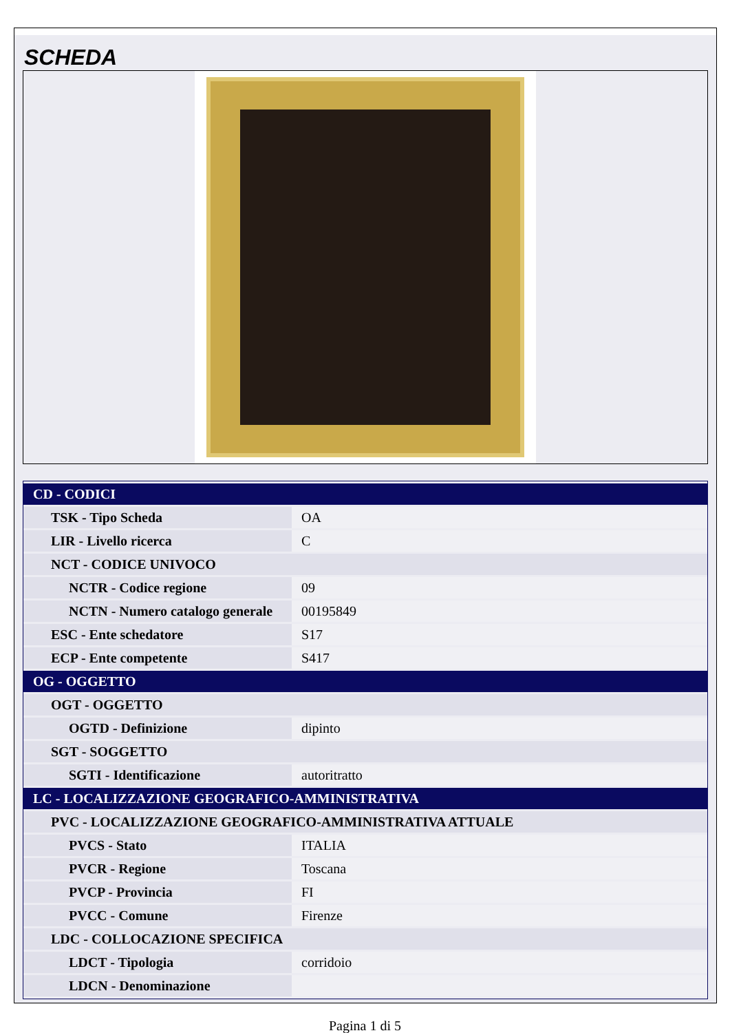SCHEDA
| CD - CODICI | |
| TSK - Tipo Scheda | OA |
| LIR - Livello ricerca | C |
| NCT - CODICE UNIVOCO | |
| NCTR - Codice regione | 09 |
| NCTN - Numero catalogo generale | 00195849 |
| ESC - Ente schedatore | S17 |
| ECP - Ente competente | S417 |
| OG - OGGETTO | |
| OGT - OGGETTO | |
| OGTD - Definizione | dipinto |
| SGT - SOGGETTO | |
| SGTI - Identificazione | autoritratto |
| LC - LOCALIZZAZIONE GEOGRAFICO-AMMINISTRATIVA | |
| PVC - LOCALIZZAZIONE GEOGRAFICO-AMMINISTRATIVA ATTUALE | |
| PVCS - Stato | ITALIA |
| PVCR - Regione | Toscana |
| PVCP - Provincia | FI |
| PVCC - Comune | Firenze |
| LDC - COLLOCAZIONE SPECIFICA | |
| LDCT - Tipologia | corridoio |
| LDCN - Denominazione | |
Pagina 1 di 5